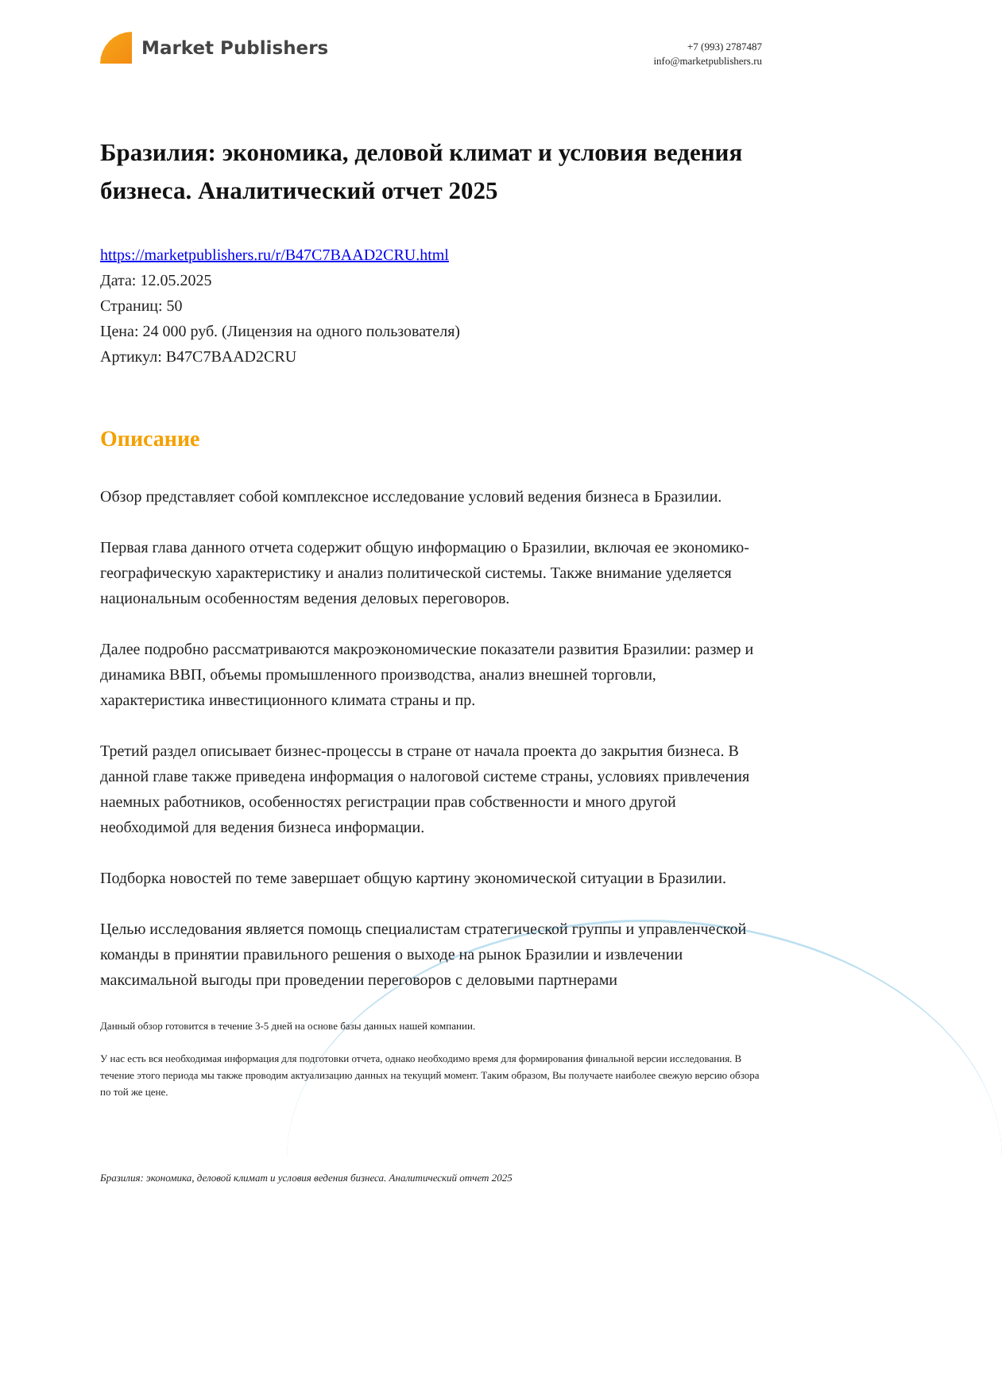Market Publishers
+7 (993) 2787487
info@marketpublishers.ru
Бразилия: экономика, деловой климат и условия ведения бизнеса. Аналитический отчет 2025
https://marketpublishers.ru/r/B47C7BAAD2CRU.html
Дата: 12.05.2025
Страниц: 50
Цена: 24 000 руб. (Лицензия на одного пользователя)
Артикул: B47C7BAAD2CRU
Описание
Обзор представляет собой комплексное исследование условий ведения бизнеса в Бразилии.
Первая глава данного отчета содержит общую информацию о Бразилии, включая ее экономико-географическую характеристику и анализ политической системы. Также внимание уделяется национальным особенностям ведения деловых переговоров.
Далее подробно рассматриваются макроэкономические показатели развития Бразилии: размер и динамика ВВП, объемы промышленного производства, анализ внешней торговли, характеристика инвестиционного климата страны и пр.
Третий раздел описывает бизнес-процессы в стране от начала проекта до закрытия бизнеса. В данной главе также приведена информация о налоговой системе страны, условиях привлечения наемных работников, особенностях регистрации прав собственности и много другой необходимой для ведения бизнеса информации.
Подборка новостей по теме завершает общую картину экономической ситуации в Бразилии.
Целью исследования является помощь специалистам стратегической группы и управленческой команды в принятии правильного решения о выходе на рынок Бразилии и извлечении максимальной выгоды при проведении переговоров с деловыми партнерами
Данный обзор готовится в течение 3-5 дней на основе базы данных нашей компании.
У нас есть вся необходимая информация для подготовки отчета, однако необходимо время для формирования финальной версии исследования. В течение этого периода мы также проводим актуализацию данных на текущий момент. Таким образом, Вы получаете наиболее свежую версию обзора по той же цене.
Бразилия: экономика, деловой климат и условия ведения бизнеса. Аналитический отчет 2025